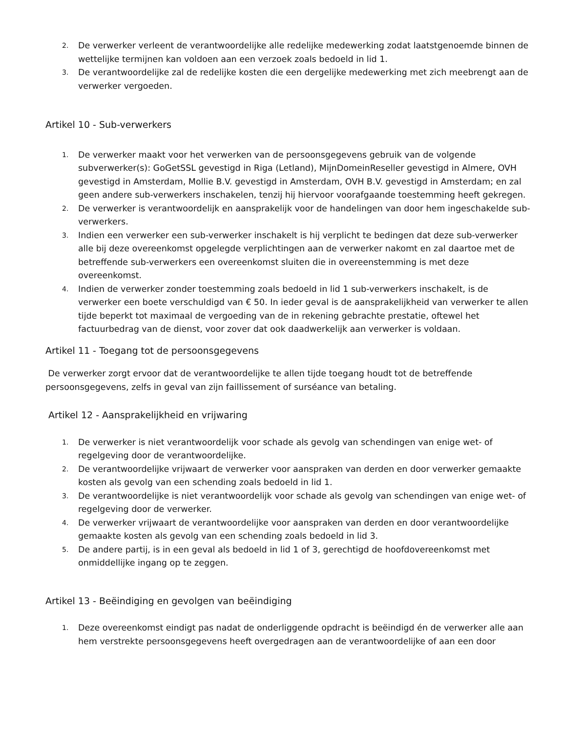2. De verwerker verleent de verantwoordelijke alle redelijke medewerking zodat laatstgenoemde binnen de wettelijke termijnen kan voldoen aan een verzoek zoals bedoeld in lid 1.
3. De verantwoordelijke zal de redelijke kosten die een dergelijke medewerking met zich meebrengt aan de verwerker vergoeden.
Artikel 10 - Sub-verwerkers
1. De verwerker maakt voor het verwerken van de persoonsgegevens gebruik van de volgende subverwerker(s): GoGetSSL gevestigd in Riga (Letland), MijnDomeinReseller gevestigd in Almere, OVH gevestigd in Amsterdam, Mollie B.V. gevestigd in Amsterdam, OVH B.V. gevestigd in Amsterdam; en zal geen andere sub-verwerkers inschakelen, tenzij hij hiervoor voorafgaande toestemming heeft gekregen.
2. De verwerker is verantwoordelijk en aansprakelijk voor de handelingen van door hem ingeschakelde sub-verwerkers.
3. Indien een verwerker een sub-verwerker inschakelt is hij verplicht te bedingen dat deze sub-verwerker alle bij deze overeenkomst opgelegde verplichtingen aan de verwerker nakomt en zal daartoe met de betreffende sub-verwerkers een overeenkomst sluiten die in overeenstemming is met deze overeenkomst.
4. Indien de verwerker zonder toestemming zoals bedoeld in lid 1 sub-verwerkers inschakelt, is de verwerker een boete verschuldigd van € 50. In ieder geval is de aansprakelijkheid van verwerker te allen tijde beperkt tot maximaal de vergoeding van de in rekening gebrachte prestatie, oftewel het factuurbedrag van de dienst, voor zover dat ook daadwerkelijk aan verwerker is voldaan.
Artikel 11 - Toegang tot de persoonsgegevens
De verwerker zorgt ervoor dat de verantwoordelijke te allen tijde toegang houdt tot de betreffende persoonsgegevens, zelfs in geval van zijn faillissement of surséance van betaling.
Artikel 12 - Aansprakelijkheid en vrijwaring
1. De verwerker is niet verantwoordelijk voor schade als gevolg van schendingen van enige wet- of regelgeving door de verantwoordelijke.
2. De verantwoordelijke vrijwaart de verwerker voor aanspraken van derden en door verwerker gemaakte kosten als gevolg van een schending zoals bedoeld in lid 1.
3. De verantwoordelijke is niet verantwoordelijk voor schade als gevolg van schendingen van enige wet- of regelgeving door de verwerker.
4. De verwerker vrijwaart de verantwoordelijke voor aanspraken van derden en door verantwoordelijke gemaakte kosten als gevolg van een schending zoals bedoeld in lid 3.
5. De andere partij, is in een geval als bedoeld in lid 1 of 3, gerechtigd de hoofdovereenkomst met onmiddellijke ingang op te zeggen.
Artikel 13 - Beëindiging en gevolgen van beëindiging
1. Deze overeenkomst eindigt pas nadat de onderliggende opdracht is beëindigd én de verwerker alle aan hem verstrekte persoonsgegevens heeft overgedragen aan de verantwoordelijke of aan een door